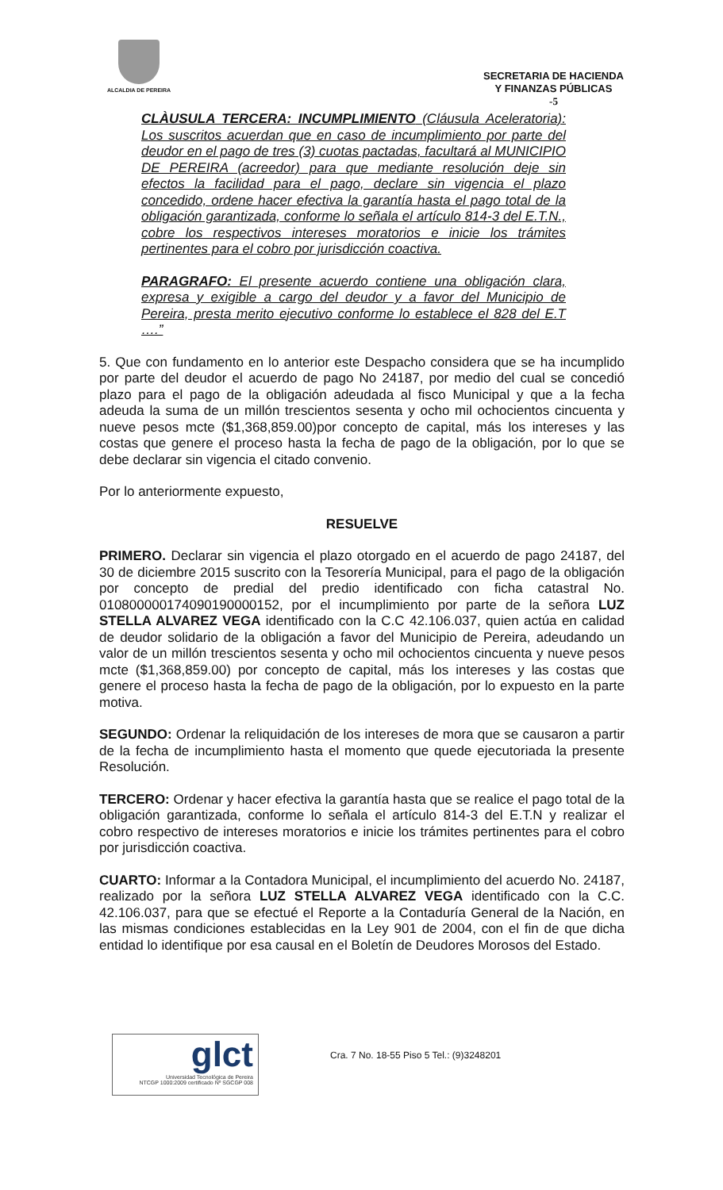ALCALDIA DE PEREIRA
SECRETARIA DE HACIENDA
Y FINANZAS PÚBLICAS
-5
CLÀUSULA TERCERA: INCUMPLIMIENTO (Cláusula Aceleratoria): Los suscritos acuerdan que en caso de incumplimiento por parte del deudor en el pago de tres (3) cuotas pactadas, facultará al MUNICIPIO DE PEREIRA (acreedor) para que mediante resolución deje sin efectos la facilidad para el pago, declare sin vigencia el plazo concedido, ordene hacer efectiva la garantía hasta el pago total de la obligación garantizada, conforme lo señala el artículo 814-3 del E.T.N., cobre los respectivos intereses moratorios e inicie los trámites pertinentes para el cobro por jurisdicción coactiva.
PARAGRAFO: El presente acuerdo contiene una obligación clara, expresa y exigible a cargo del deudor y a favor del Municipio de Pereira, presta merito ejecutivo conforme lo establece el 828 del E.T ….”
5. Que con fundamento en lo anterior este Despacho considera que se ha incumplido por parte del deudor el acuerdo de pago No 24187, por medio del cual se concedió plazo para el pago de la obligación adeudada al fisco Municipal y que a la fecha adeuda la suma de un millón trescientos sesenta y ocho mil ochocientos cincuenta y nueve pesos mcte ($1,368,859.00)por concepto de capital, más los intereses y las costas que genere el proceso hasta la fecha de pago de la obligación, por lo que se debe declarar sin vigencia el citado convenio.
Por lo anteriormente expuesto,
RESUELVE
PRIMERO. Declarar sin vigencia el plazo otorgado en el acuerdo de pago 24187, del 30 de diciembre 2015 suscrito con la Tesorería Municipal, para el pago de la obligación por concepto de predial del predio identificado con ficha catastral No. 010800000174090190000152, por el incumplimiento por parte de la señora LUZ STELLA ALVAREZ VEGA identificado con la C.C 42.106.037, quien actúa en calidad de deudor solidario de la obligación a favor del Municipio de Pereira, adeudando un valor de un millón trescientos sesenta y ocho mil ochocientos cincuenta y nueve pesos mcte ($1,368,859.00) por concepto de capital, más los intereses y las costas que genere el proceso hasta la fecha de pago de la obligación, por lo expuesto en la parte motiva.
SEGUNDO: Ordenar la reliquidación de los intereses de mora que se causaron a partir de la fecha de incumplimiento hasta el momento que quede ejecutoriada la presente Resolución.
TERCERO: Ordenar y hacer efectiva la garantía hasta que se realice el pago total de la obligación garantizada, conforme lo señala el artículo 814-3 del E.T.N y realizar el cobro respectivo de intereses moratorios e inicie los trámites pertinentes para el cobro por jurisdicción coactiva.
CUARTO: Informar a la Contadora Municipal, el incumplimiento del acuerdo No. 24187, realizado por la señora LUZ STELLA ALVAREZ VEGA identificado con la C.C. 42.106.037, para que se efectué el Reporte a la Contaduría General de la Nación, en las mismas condiciones establecidas en la Ley 901 de 2004, con el fin de que dicha entidad lo identifique por esa causal en el Boletín de Deudores Morosos del Estado.
glct
Universidad Tecnológica de Pereira
NTCGP 1000:2009 certificado Nº SGCGP 008
Cra. 7 No. 18-55 Piso 5 Tel.: (9)3248201